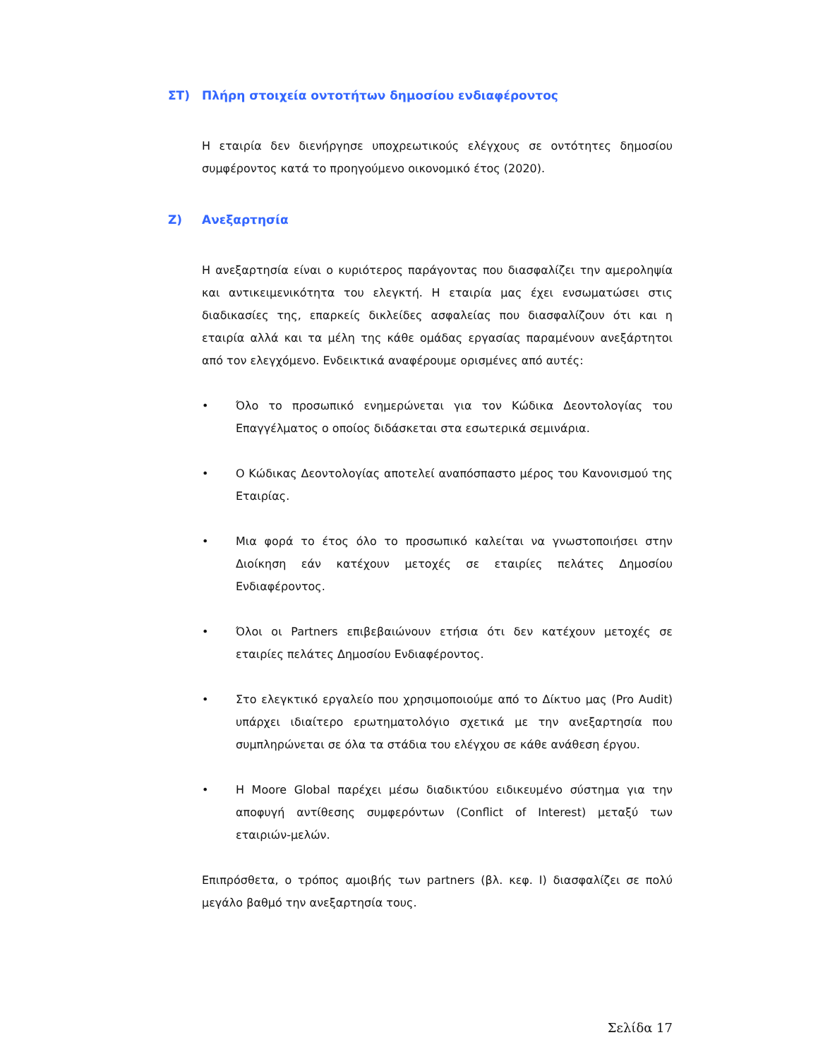ΣΤ) Πλήρη στοιχεία οντοτήτων δημοσίου ενδιαφέροντος
Η εταιρία δεν διενήργησε υποχρεωτικούς ελέγχους σε οντότητες δημοσίου συμφέροντος κατά το προηγούμενο οικονομικό έτος (2020).
Ζ) Ανεξαρτησία
Η ανεξαρτησία είναι ο κυριότερος παράγοντας που διασφαλίζει την αμεροληψία και αντικειμενικότητα του ελεγκτή. Η εταιρία μας έχει ενσωματώσει στις διαδικασίες της, επαρκείς δικλείδες ασφαλείας που διασφαλίζουν ότι και η εταιρία αλλά και τα μέλη της κάθε ομάδας εργασίας παραμένουν ανεξάρτητοι από τον ελεγχόμενο. Ενδεικτικά αναφέρουμε ορισμένες από αυτές:
• Όλο το προσωπικό ενημερώνεται για τον Κώδικα Δεοντολογίας του Επαγγέλματος ο οποίος διδάσκεται στα εσωτερικά σεμινάρια.
• Ο Κώδικας Δεοντολογίας αποτελεί αναπόσπαστο μέρος του Κανονισμού της Εταιρίας.
• Μια φορά το έτος όλο το προσωπικό καλείται να γνωστοποιήσει στην Διοίκηση εάν κατέχουν μετοχές σε εταιρίες πελάτες Δημοσίου Ενδιαφέροντος.
• Όλοι οι Partners επιβεβαιώνουν ετήσια ότι δεν κατέχουν μετοχές σε εταιρίες πελάτες Δημοσίου Ενδιαφέροντος.
• Στο ελεγκτικό εργαλείο που χρησιμοποιούμε από το Δίκτυο μας (Pro Audit) υπάρχει ιδιαίτερο ερωτηματολόγιο σχετικά με την ανεξαρτησία που συμπληρώνεται σε όλα τα στάδια του ελέγχου σε κάθε ανάθεση έργου.
• Η Moore Global παρέχει μέσω διαδικτύου ειδικευμένο σύστημα για την αποφυγή αντίθεσης συμφερόντων (Conflict of Interest) μεταξύ των εταιριών-μελών.
Επιπρόσθετα, ο τρόπος αμοιβής των partners (βλ. κεφ. I) διασφαλίζει σε πολύ μεγάλο βαθμό την ανεξαρτησία τους.
Σελίδα 17